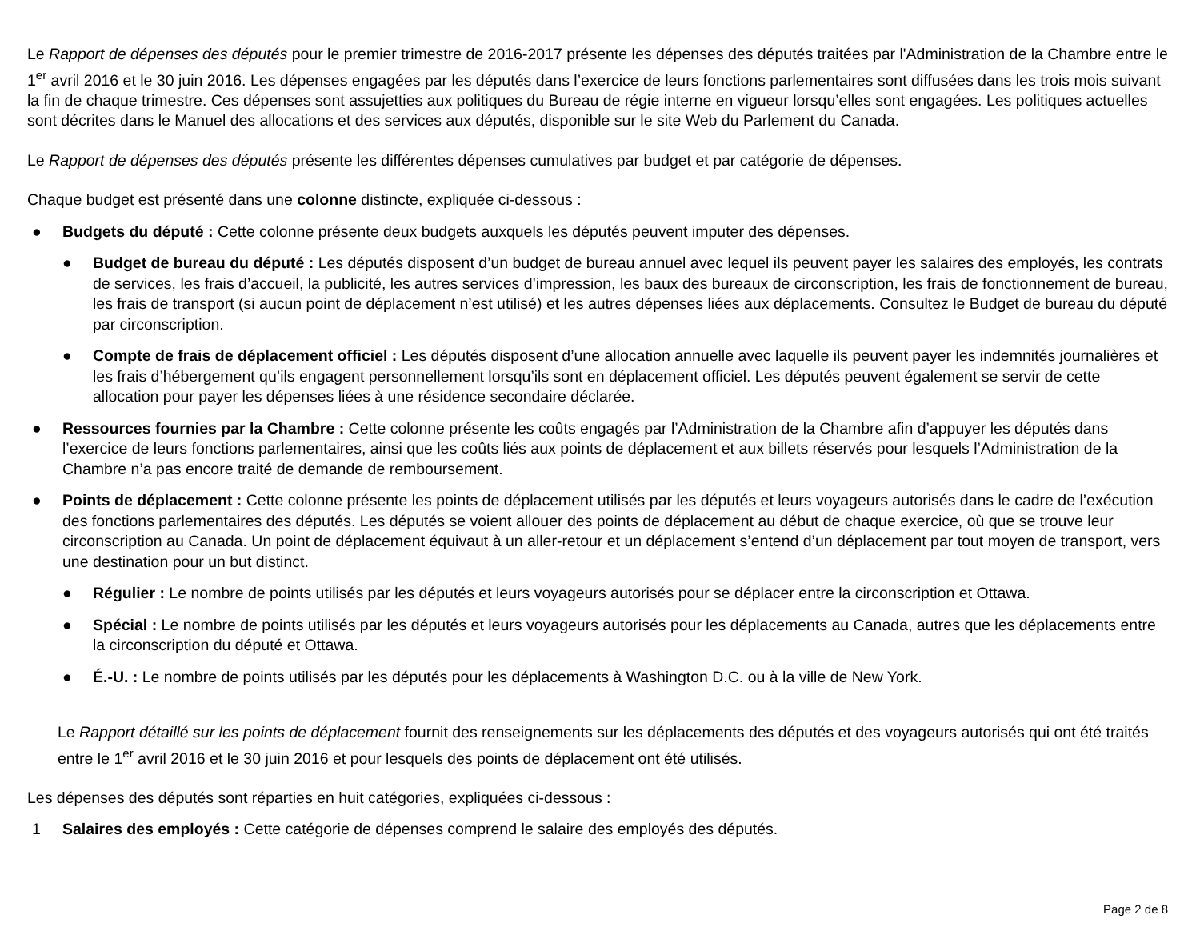Le Rapport de dépenses des députés pour le premier trimestre de 2016-2017 présente les dépenses des députés traitées par l'Administration de la Chambre entre le 1<sup>er</sup> avril 2016 et le 30 juin 2016. Les dépenses engagées par les députés dans l’exercice de leurs fonctions parlementaires sont diffusées dans les trois mois suivant la fin de chaque trimestre. Ces dépenses sont assujetties aux politiques du Bureau de régie interne en vigueur lorsqu’elles sont engagées. Les politiques actuelles sont décrites dans le Manuel des allocations et des services aux députés, disponible sur le site Web du Parlement du Canada.
Le Rapport de dépenses des députés présente les différentes dépenses cumulatives par budget et par catégorie de dépenses.
Chaque budget est présenté dans une colonne distincte, expliquée ci-dessous :
● Budgets du député : Cette colonne présente deux budgets auxquels les députés peuvent imputer des dépenses.
● Budget de bureau du député : Les députés disposent d’un budget de bureau annuel avec lequel ils peuvent payer les salaires des employés, les contrats de services, les frais d’accueil, la publicité, les autres services d’impression, les baux des bureaux de circonscription, les frais de fonctionnement de bureau, les frais de transport (si aucun point de déplacement n’est utilisé) et les autres dépenses liées aux déplacements. Consultez le Budget de bureau du député par circonscription.
● Compte de frais de déplacement officiel : Les députés disposent d’une allocation annuelle avec laquelle ils peuvent payer les indemnités journalières et les frais d’hébergement qu’ils engagent personnellement lorsqu’ils sont en déplacement officiel. Les députés peuvent également se servir de cette allocation pour payer les dépenses liées à une résidence secondaire déclarée.
● Ressources fournies par la Chambre : Cette colonne présente les coûts engagés par l’Administration de la Chambre afin d’appuyer les députés dans l’exercice de leurs fonctions parlementaires, ainsi que les coûts liés aux points de déplacement et aux billets réservés pour lesquels l’Administration de la Chambre n’a pas encore traité de demande de remboursement.
● Points de déplacement : Cette colonne présente les points de déplacement utilisés par les députés et leurs voyageurs autorisés dans le cadre de l’exécution des fonctions parlementaires des députés. Les députés se voient allouer des points de déplacement au début de chaque exercice, où que se trouve leur circonscription au Canada. Un point de déplacement équivaut à un aller-retour et un déplacement s’entend d’un déplacement par tout moyen de transport, vers une destination pour un but distinct.
● Régulier : Le nombre de points utilisés par les députés et leurs voyageurs autorisés pour se déplacer entre la circonscription et Ottawa.
● Spécial : Le nombre de points utilisés par les députés et leurs voyageurs autorisés pour les déplacements au Canada, autres que les déplacements entre la circonscription du député et Ottawa.
● É.-U. : Le nombre de points utilisés par les députés pour les déplacements à Washington D.C. ou à la ville de New York.
Le Rapport détaillé sur les points de déplacement fournit des renseignements sur les déplacements des députés et des voyageurs autorisés qui ont été traités entre le 1<sup>er</sup> avril 2016 et le 30 juin 2016 et pour lesquels des points de déplacement ont été utilisés.
Les dépenses des députés sont réparties en huit catégories, expliquées ci-dessous :
1 Salaires des employés : Cette catégorie de dépenses comprend le salaire des employés des députés.
Page 2 de 8